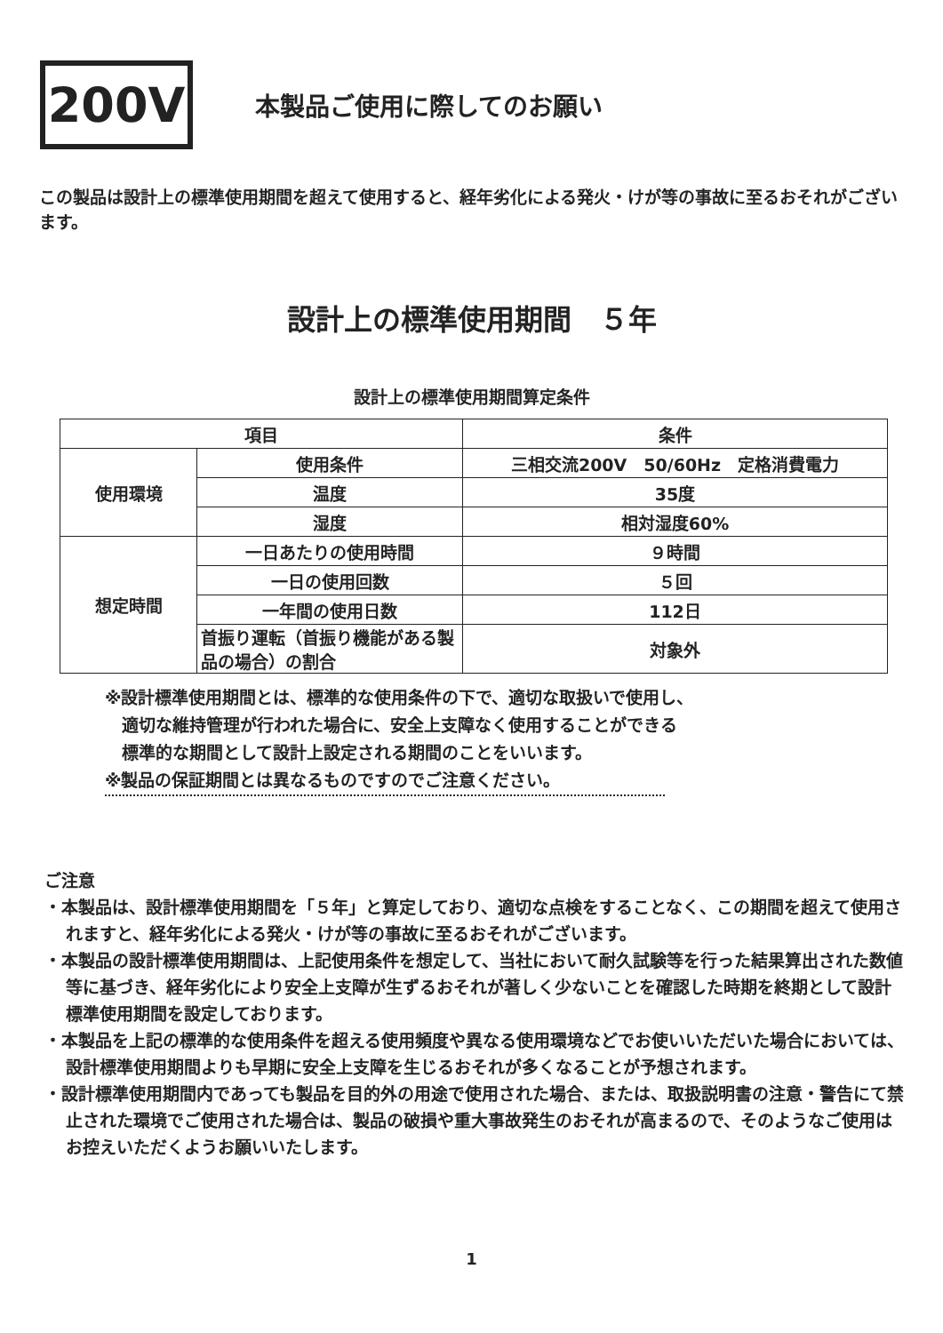200V
本製品ご使用に際してのお願い
この製品は設計上の標準使用期間を超えて使用すると、経年劣化による発火・けが等の事故に至るおそれがございます。
設計上の標準使用期間　５年
設計上の標準使用期間算定条件
| 項目 | | 条件 |
| --- | --- | --- |
| 使用環境 | 使用条件 | 三相交流200V 50/60Hz 定格消費電力 |
| | 温度 | 35度 |
| | 湿度 | 相対湿度60% |
| 想定時間 | 一日あたりの使用時間 | ９時間 |
| | 一日の使用回数 | ５回 |
| | 一年間の使用日数 | 112日 |
| | 首振り運転（首振り機能がある製品の場合）の割合 | 対象外 |
※設計標準使用期間とは、標準的な使用条件の下で、適切な取扱いで使用し、
　適切な維持管理が行われた場合に、安全上支障なく使用することができる
　標準的な期間として設計上設定される期間のことをいいます。
※製品の保証期間とは異なるものですのでご注意ください。
ご注意
・本製品は、設計標準使用期間を「５年」と算定しており、適切な点検をすることなく、この期間を超えて使用されますと、経年劣化による発火・けが等の事故に至るおそれがございます。
・本製品の設計標準使用期間は、上記使用条件を想定して、当社において耐久試験等を行った結果算出された数値等に基づき、経年劣化により安全上支障が生ずるおそれが著しく少ないことを確認した時期を終期として設計標準使用期間を設定しております。
・本製品を上記の標準的な使用条件を超える使用頻度や異なる使用環境などでお使いいただいた場合においては、設計標準使用期間よりも早期に安全上支障を生じるおそれが多くなることが予想されます。
・設計標準使用期間内であっても製品を目的外の用途で使用された場合、または、取扱説明書の注意・警告にて禁止された環境でご使用された場合は、製品の破損や重大事故発生のおそれが高まるので、そのようなご使用はお控えいただくようお願いいたします。
1